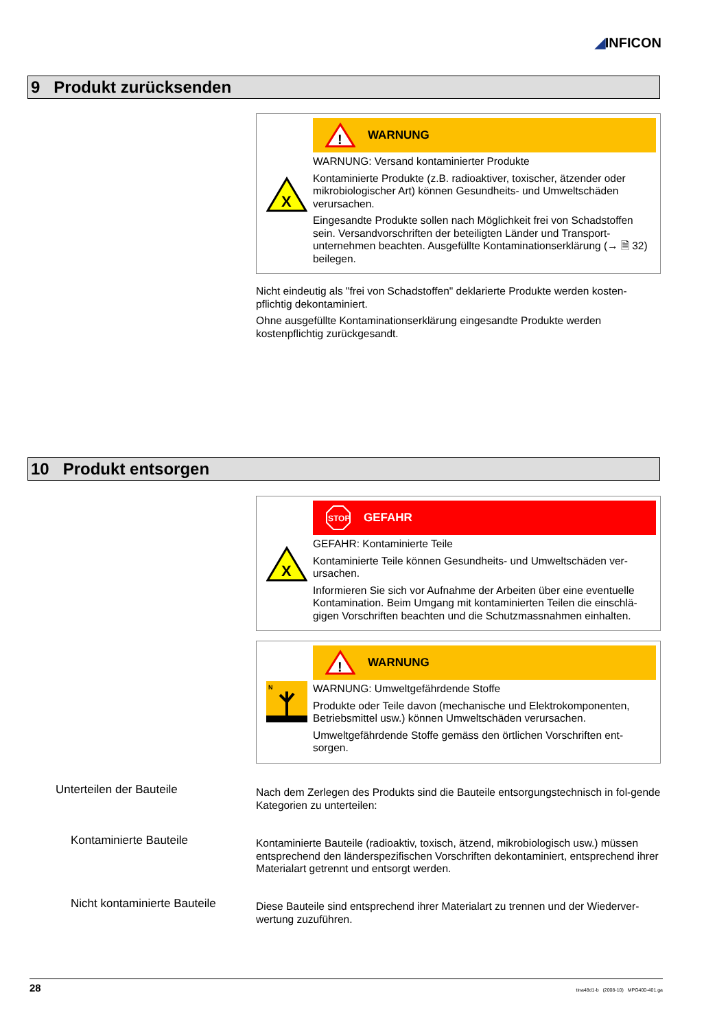◢INFICON
9 Produkt zurücksenden
X
!
WARNUNG
WARNUNG: Versand kontaminierter Produkte
Kontaminierte Produkte (z.B. radioaktiver, toxischer, ätzender oder mikrobiologischer Art) können Gesundheits- und Umweltschäden verursachen.
Eingesandte Produkte sollen nach Möglichkeit frei von Schadstoffen sein. Versandvorschriften der beteiligten Länder und Transport-unternehmen beachten. Ausgefüllte Kontaminationserklärung (→ 🗎 32) beilegen.
Nicht eindeutig als "frei von Schadstoffen" deklarierte Produkte werden kosten-pflichtig dekontaminiert.
Ohne ausgefüllte Kontaminationserklärung eingesandte Produkte werden kostenpflichtig zurückgesandt.
10 Produkt entsorgen
X
STOP
GEFAHR
GEFAHR: Kontaminierte Teile
Kontaminierte Teile können Gesundheits- und Umweltschäden ver-ursachen.
Informieren Sie sich vor Aufnahme der Arbeiten über eine eventuelle Kontamination. Beim Umgang mit kontaminierten Teilen die einschlä-gigen Vorschriften beachten und die Schutzmassnahmen einhalten.
N
!
WARNUNG
WARNUNG: Umweltgefährdende Stoffe
Produkte oder Teile davon (mechanische und Elektrokomponenten, Betriebsmittel usw.) können Umweltschäden verursachen.
Umweltgefährdende Stoffe gemäss den örtlichen Vorschriften ent-sorgen.
Unterteilen der Bauteile
Nach dem Zerlegen des Produkts sind die Bauteile entsorgungstechnisch in fol-gende Kategorien zu unterteilen:
Kontaminierte Bauteile
Kontaminierte Bauteile (radioaktiv, toxisch, ätzend, mikrobiologisch usw.) müssen entsprechend den länderspezifischen Vorschriften dekontaminiert, entsprechend ihrer Materialart getrennt und entsorgt werden.
Nicht kontaminierte Bauteile
Diese Bauteile sind entsprechend ihrer Materialart zu trennen und der Wiederver-wertung zuzuführen.
28 tina48d1-b (2008-10) MPG400-401.ga